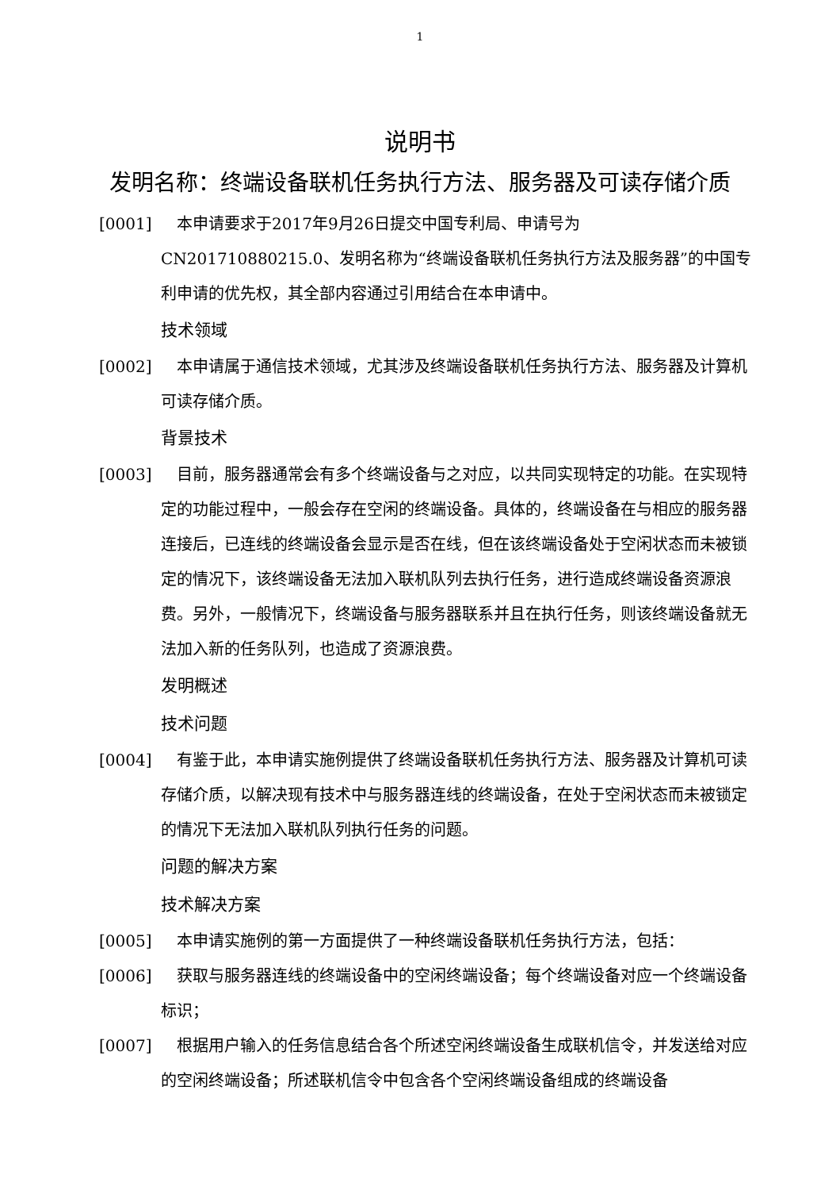1
说明书
发明名称：终端设备联机任务执行方法、服务器及可读存储介质
[0001] 本申请要求于2017年9月26日提交中国专利局、申请号为CN201710880215.0、发明名称为“终端设备联机任务执行方法及服务器”的中国专利申请的优先权，其全部内容通过引用结合在本申请中。
技术领域
[0002] 本申请属于通信技术领域，尤其涉及终端设备联机任务执行方法、服务器及计算机可读存储介质。
背景技术
[0003] 目前，服务器通常会有多个终端设备与之对应，以共同实现特定的功能。在实现特定的功能过程中，一般会存在空闲的终端设备。具体的，终端设备在与相应的服务器连接后，已连线的终端设备会显示是否在线，但在该终端设备处于空闲状态而未被锁定的情况下，该终端设备无法加入联机队列去执行任务，进行造成终端设备资源浪费。另外，一般情况下，终端设备与服务器联系并且在执行任务，则该终端设备就无法加入新的任务队列，也造成了资源浪费。
发明概述
技术问题
[0004] 有鉴于此，本申请实施例提供了终端设备联机任务执行方法、服务器及计算机可读存储介质，以解决现有技术中与服务器连线的终端设备，在处于空闲状态而未被锁定的情况下无法加入联机队列执行任务的问题。
问题的解决方案
技术解决方案
[0005] 本申请实施例的第一方面提供了一种终端设备联机任务执行方法，包括：
[0006] 获取与服务器连线的终端设备中的空闲终端设备；每个终端设备对应一个终端设备标识；
[0007] 根据用户输入的任务信息结合各个所述空闲终端设备生成联机信令，并发送给对应的空闲终端设备；所述联机信令中包含各个空闲终端设备组成的终端设备